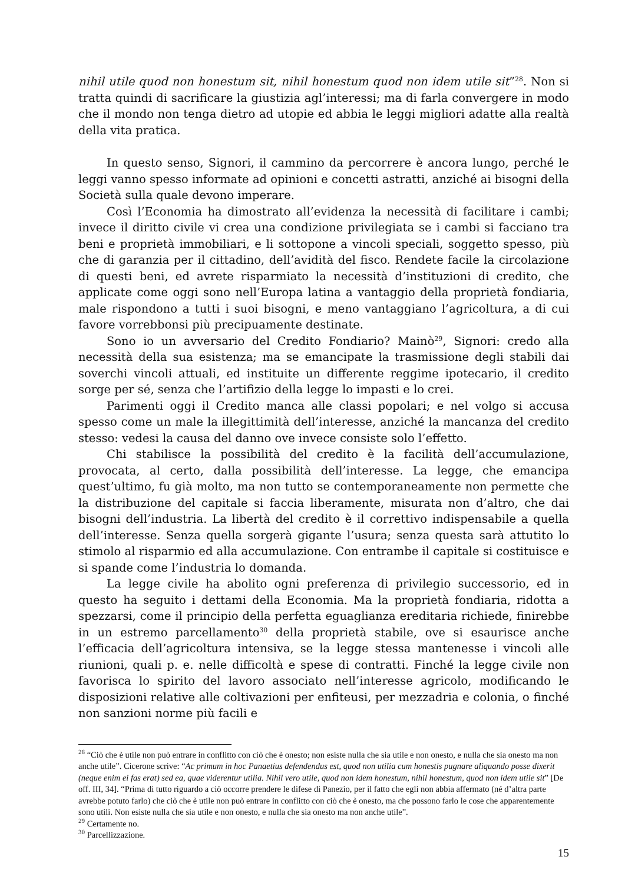nihil utile quod non honestum sit, nihil honestum quod non idem utile sit”<sup>28</sup>. Non si tratta quindi di sacrificare la giustizia agl’interessi; ma di farla convergere in modo che il mondo non tenga dietro ad utopie ed abbia le leggi migliori adatte alla realtà della vita pratica.
In questo senso, Signori, il cammino da percorrere è ancora lungo, perché le leggi vanno spesso informate ad opinioni e concetti astratti, anziché ai bisogni della Società sulla quale devono imperare.
Così l’Economia ha dimostrato all’evidenza la necessità di facilitare i cambi; invece il diritto civile vi crea una condizione privilegiata se i cambi si facciano tra beni e proprietà immobiliari, e li sottopone a vincoli speciali, soggetto spesso, più che di garanzia per il cittadino, dell’avidità del fisco. Rendete facile la circolazione di questi beni, ed avrete risparmiato la necessità d’instituzioni di credito, che applicate come oggi sono nell’Europa latina a vantaggio della proprietà fondiaria, male rispondono a tutti i suoi bisogni, e meno vantaggiano l’agricoltura, a di cui favore vorrebbonsi più precipuamente destinate.
Sono io un avversario del Credito Fondiario? Mainò<sup>29</sup>, Signori: credo alla necessità della sua esistenza; ma se emancipate la trasmissione degli stabili dai soverchi vincoli attuali, ed instituite un differente reggime ipotecario, il credito sorge per sé, senza che l’artifizio della legge lo impasti e lo crei.
Parimenti oggi il Credito manca alle classi popolari; e nel volgo si accusa spesso come un male la illegittimità dell’interesse, anziché la mancanza del credito stesso: vedesi la causa del danno ove invece consiste solo l’effetto.
Chi stabilisce la possibilità del credito è la facilità dell’accumulazione, provocata, al certo, dalla possibilità dell’interesse. La legge, che emancipa quest’ultimo, fu già molto, ma non tutto se contemporaneamente non permette che la distribuzione del capitale si faccia liberamente, misurata non d’altro, che dai bisogni dell’industria. La libertà del credito è il correttivo indispensabile a quella dell’interesse. Senza quella sorgerà gigante l’usura; senza questa sarà attutito lo stimolo al risparmio ed alla accumulazione. Con entrambe il capitale si costituisce e si spande come l’industria lo domanda.
La legge civile ha abolito ogni preferenza di privilegio successorio, ed in questo ha seguito i dettami della Economia. Ma la proprietà fondiaria, ridotta a spezzarsi, come il principio della perfetta eguaglianza ereditaria richiede, finirebbe in un estremo parcellamento<sup>30</sup> della proprietà stabile, ove si esaurisce anche l’efficacia dell’agricoltura intensiva, se la legge stessa mantenesse i vincoli alle riunioni, quali p. e. nelle difficoltà e spese di contratti. Finché la legge civile non favorisca lo spirito del lavoro associato nell’interesse agricolo, modificando le disposizioni relative alle coltivazioni per enfiteusi, per mezzadria e colonia, o finché non sanzioni norme più facili e
<sup>28</sup> “Ciò che è utile non può entrare in conflitto con ciò che è onesto; non esiste nulla che sia utile e non onesto, e nulla che sia onesto ma non anche utile”. Cicerone scrive: “Ac primum in hoc Panaetius defendendus est, quod non utilia cum honestis pugnare aliquando posse dixerit (neque enim ei fas erat) sed ea, quae viderentur utilia. Nihil vero utile, quod non idem honestum, nihil honestum, quod non idem utile sit” [De off. III, 34]. “Prima di tutto riguardo a ciò occorre prendere le difese di Panezio, per il fatto che egli non abbia affermato (né d’altra parte avrebbe potuto farlo) che ciò che è utile non può entrare in conflitto con ciò che è onesto, ma che possono farlo le cose che apparentemente sono utili. Non esiste nulla che sia utile e non onesto, e nulla che sia onesto ma non anche utile”.
<sup>29</sup> Certamente no.
<sup>30</sup> Parcellizzazione.
15